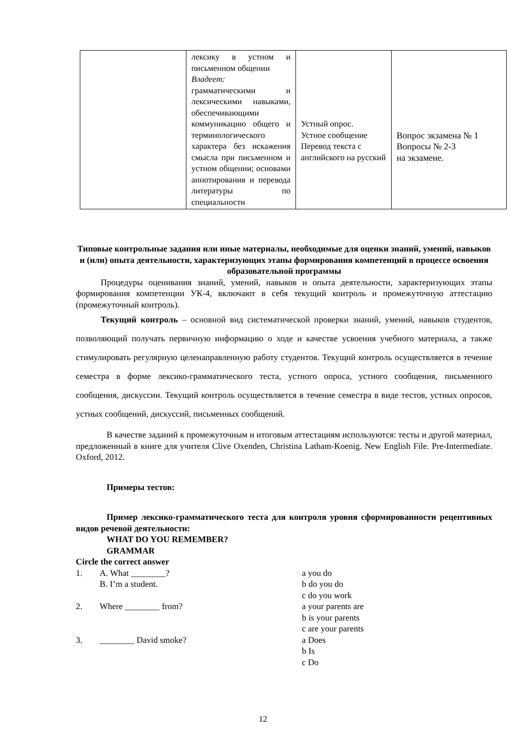| | лексику в устном и письменном общении Владеет: грамматическими и лексическими навыками, обеспечивающими коммуникацию общего и терминологического характера без искажения смысла при письменном и устном общении; основами аннотирования и перевода литературы по специальности | Устный опрос. Устное сообщение Перевод текста с английского на русский | Вопрос экзамена № 1 Вопросы № 2-3 на экзамене. |
Типовые контрольные задания или иные материалы, необходимые для оценки знаний, умений, навыков и (или) опыта деятельности, характеризующих этапы формирования компетенций в процессе освоения образовательной программы
Процедуры оценивания знаний, умений, навыков и опыта деятельности, характеризующих этапы формирования компетенции УК-4, включают в себя текущий контроль и промежуточную аттестацию (промежуточный контроль).
Текущий контроль – основной вид систематической проверки знаний, умений, навыков студентов, позволяющий получать первичную информацию о ходе и качестве усвоения учебного материала, а также стимулировать регулярную целенаправленную работу студентов. Текущий контроль осуществляется в течение семестра в форме лексико-грамматического теста, устного опроса, устного сообщения, письменного сообщения, дискуссии. Текущий контроль осуществляется в течение семестра в виде тестов, устных опросов, устных сообщений, дискуссий, письменных сообщений.
В качестве заданий к промежуточным и итоговым аттестациям используются: тесты и другой материал, предложенный в книге для учителя Clive Oxenden, Christina Latham-Koenig. New English File. Pre-Intermediate. Oxford, 2012.
Примеры тестов:
Пример лексико-грамматического теста для контроля уровня сформированности рецептивных видов речевой деятельности:
WHAT DO YOU REMEMBER?
GRAMMAR
Circle the correct answer
1. A. What ________?
B. I’m a student.
a you do
b do you do
c do you work
2. Where ________ from? a your parents are
b is your parents
c are your parents
3. ________ David smoke? a Does
b Is
c Do
12